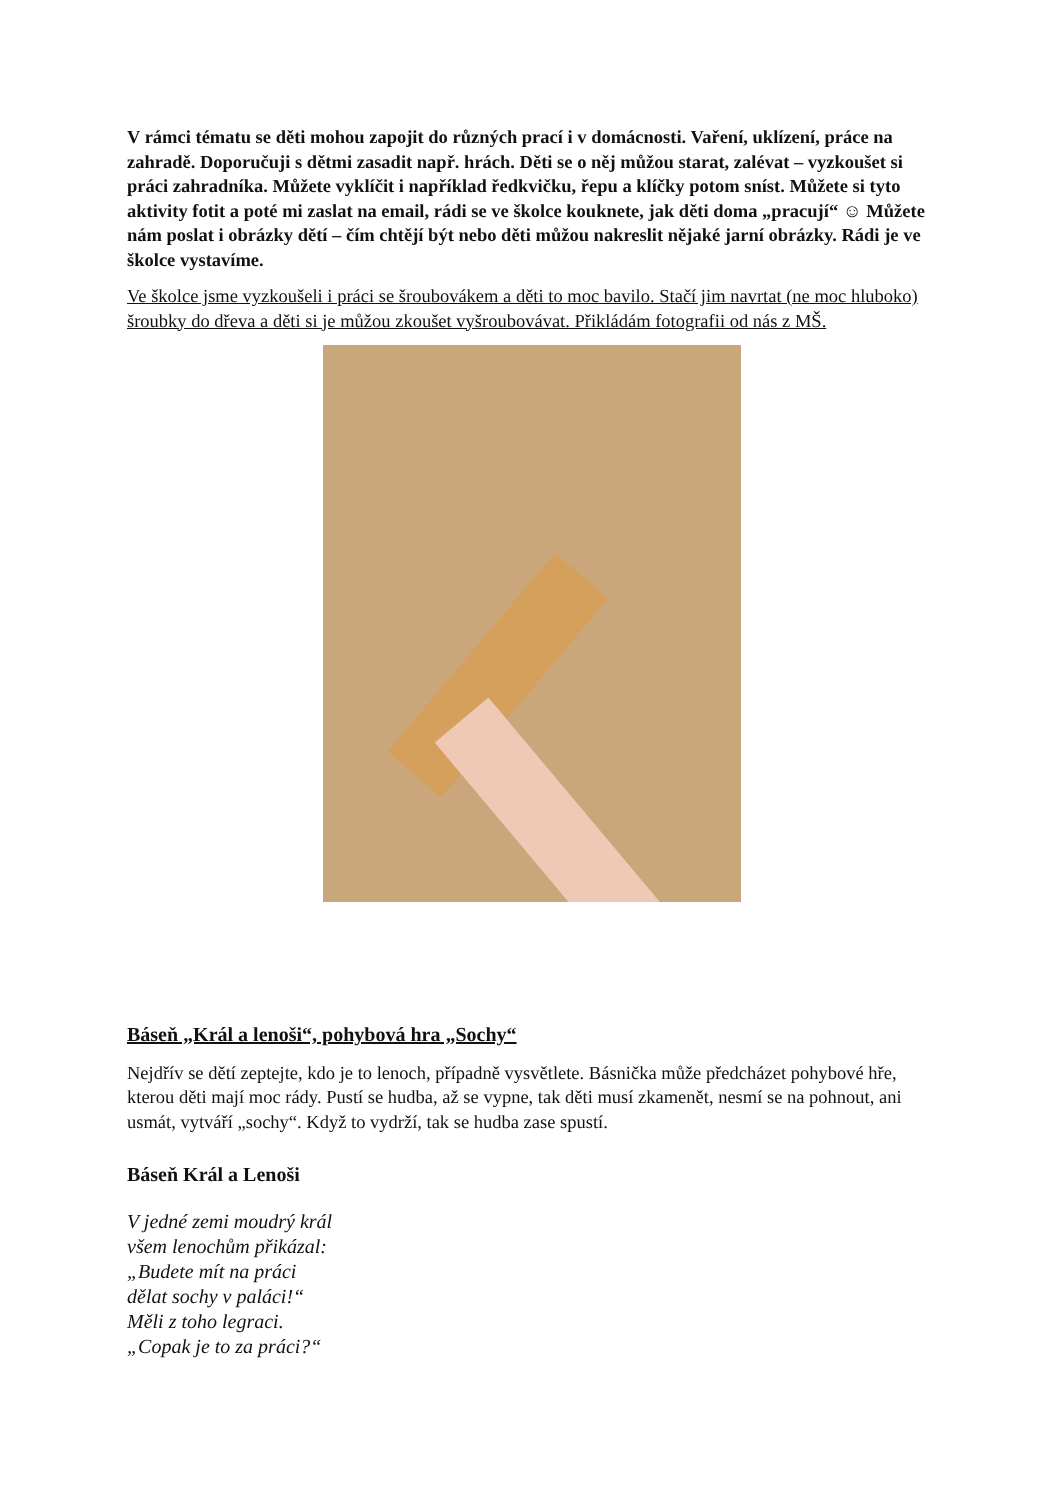V rámci tématu se děti mohou zapojit do různých prací i v domácnosti. Vaření, uklízení, práce na zahradě. Doporučuji s dětmi zasadit např. hrách. Děti se o něj můžou starat, zalévat – vyzkoušet si práci zahradníka. Můžete vyklíčit i například ředkvičku, řepu a klíčky potom sníst. Můžete si tyto aktivity fotit a poté mi zaslat na email, rádi se ve školce kouknete, jak děti doma „pracují“ ☺ Můžete nám poslat i obrázky dětí – čím chtějí být nebo děti můžou nakreslit nějaké jarní obrázky. Rádi je ve školce vystavíme.
Ve školce jsme vyzkoušeli i práci se šroubovákem a děti to moc bavilo. Stačí jim navrtat (ne moc hluboko) šroubky do dřeva a děti si je můžou zkoušet vyšroubovávat. Přikládám fotografii od nás z MŠ.
Báseň „Král a lenoši“, pohybová hra „Sochy“
Nejdřív se dětí zeptejte, kdo je to lenoch, případně vysvětlete. Básnička může předcházet pohybové hře, kterou děti mají moc rády. Pustí se hudba, až se vypne, tak děti musí zkamenět, nesmí se na pohnout, ani usmát, vytváří „sochy“. Když to vydrží, tak se hudba zase spustí.
Báseň Král a Lenoši
V jedné zemi moudrý král
všem lenochům přikázal:
„Budete mít na práci
dělat sochy v paláci!“
Měli z toho legraci.
„Copak je to za práci?“